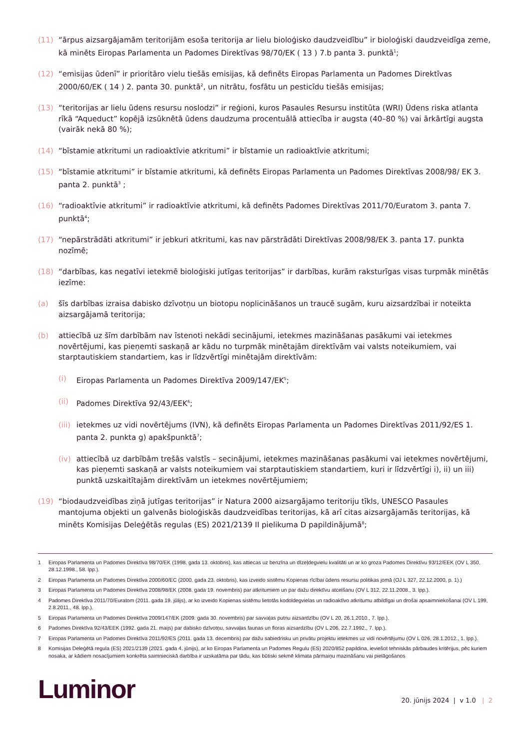(11) “ārpus aizsargājamām teritorijām esoša teritorija ar lielu bioloģisko daudzveidību” ir bioloģiski daudzveidīga zeme, kā minēts Eiropas Parlamenta un Padomes Direktīvas 98/70/EK ( 13 ) 7.b panta 3. punktā<sup>1</sup>;
(12) “emisijas ūdenī” ir prioritāro vielu tiešās emisijas, kā definēts Eiropas Parlamenta un Padomes Direktīvas 2000/60/EK ( 14 ) 2. panta 30. punktā<sup>2</sup>, un nitrātu, fosfātu un pesticīdu tiešās emisijas;
(13) “teritorijas ar lielu ūdens resursu noslodzi” ir reģioni, kuros Pasaules Resursu institūta (WRI) Ūdens riska atlanta rīkā “Aqueduct” kopējā izsūknētā ūdens daudzuma procentuālā attiecība ir augsta (40–80 %) vai ārkārtīgi augsta (vairāk nekā 80 %);
(14) “bīstamie atkritumi un radioaktīvie atkritumi” ir bīstamie un radioaktīvie atkritumi;
(15) “bīstamie atkritumi” ir bīstamie atkritumi, kā definēts Eiropas Parlamenta un Padomes Direktīvas 2008/98/ EK 3. panta 2. punktā<sup>3</sup> ;
(16) “radioaktīvie atkritumi” ir radioaktīvie atkritumi, kā definēts Padomes Direktīvas 2011/70/Euratom 3. panta 7. punktā<sup>4</sup>;
(17) “nepārstrādāti atkritumi” ir jebkuri atkritumi, kas nav pārstrādāti Direktīvas 2008/98/EK 3. panta 17. punkta nozīmē;
(18) “darbības, kas negatīvi ietekmē bioloģiski jutīgas teritorijas” ir darbības, kurām raksturīgas visas turpmāk minētās iezīme:
(a) šīs darbības izraisa dabisko dzīvotņu un biotopu noplicināšanos un traucē sugām, kuru aizsardzībai ir noteikta aizsargājamā teritorija;
(b) attiecībā uz šīm darbībām nav īstenoti nekādi secinājumi, ietekmes mazināšanas pasākumi vai ietekmes novērtējumi, kas pieņemti saskaņā ar kādu no turpmāk minētajām direktīvām vai valsts noteikumiem, vai starptautiskiem standartiem, kas ir līdzvērtīgi minētajām direktīvām:
(i) Eiropas Parlamenta un Padomes Direktīva 2009/147/EK<sup>5</sup>;
(ii) Padomes Direktīva 92/43/EEK<sup>6</sup>;
(iii) ietekmes uz vidi novērtējums (IVN), kā definēts Eiropas Parlamenta un Padomes Direktīvas 2011/92/ES 1. panta 2. punkta g) apakšpunktā<sup>7</sup>;
(iv) attiecībā uz darbībām trešās valstīs – secinājumi, ietekmes mazināšanas pasākumi vai ietekmes novērtējumi, kas pieņemti saskaņā ar valsts noteikumiem vai starptautiskiem standartiem, kuri ir līdzvērtīgi i), ii) un iii) punktā uzskaitītajām direktīvām un ietekmes novērtējumiem;
(19) “biodaudzveidības ziņā jutīgas teritorijas” ir Natura 2000 aizsargājamo teritoriju tīkls, UNESCO Pasaules mantojuma objekti un galvenās bioloģiskās daudzveidības teritorijas, kā arī citas aizsargājamās teritorijas, kā minēts Komisijas Deleģētās regulas (ES) 2021/2139 II pielikuma D papildinājumā<sup>8</sup>;
1 Eiropas Parlamenta un Padomes Direktīva 98/70/EK (1998. gada 13. oktobris), kas attiecas uz benzīna un dīzeļdegvielu kvalitāti un ar ko groza Padomes Direktīvu 93/12/EEK (OV L 350, 28.12.1998., 58. lpp.).
2 Eiropas Parlamenta un Padomes Direktīva 2000/60/EC (2000. gada 23. oktobris), kas izveido sistēmu Kopienas rīcībai ūdens resursu politikas jomā (OJ L 327, 22.12.2000, p. 1).)
3 Eiropas Parlamenta un Padomes Direktīva 2008/98/EK (2008. gada 19. novembris) par atkritumiem un par dažu direktīvu atcelšanu (OV L 312, 22.11.2008., 3. lpp.).
4 Padomes Direktīva 2011/70/Euratom (2011. gada 19. jūlijs), ar ko izveido Kopienas sistēmu lietotās kodoldegvielas un radioaktīvo atkritumu atbildīgai un drošai apsaimniekošanai (OV L 199, 2.8.2011., 48. lpp.).
5 Eiropas Parlamenta un Padomes Direktīva 2009/147/EK (2009. gada 30. novembris) par savvaļas putnu aizsardzību (OV L 20, 26.1.2010., 7. lpp.).
6 Padomes Direktīva 92/43/EEK (1992. gada 21. maijs) par dabisko dzīvotņu, savvaļas faunas un floras aizsardzību (OV L 206, 22.7.1992., 7. lpp.).
7 Eiropas Parlamenta un Padomes Direktīva 2011/92/ES (2011. gada 13. decembris) par dažu sabiedrisku un privātu projektu ietekmes uz vidi novērtējumu (OV L 026, 28.1.2012., 1. lpp.).
8 Komisijas Deleģētā regula (ES) 2021/2139 (2021. gada 4. jūnijs), ar ko Eiropas Parlamenta un Padomes Regulu (ES) 2020/852 papildina, ieviešot tehniskās pārbaudes kritērijus, pēc kuriem nosaka, ar kādiem nosacījumiem konkrēta saimnieciskā darbība ir uzskatāma par tādu, kas būtiski sekmē klimata pārmaiņu mazināšanu vai pielāgošanos
Luminor
20. jūnijs 2024 | v 1.0 | 2